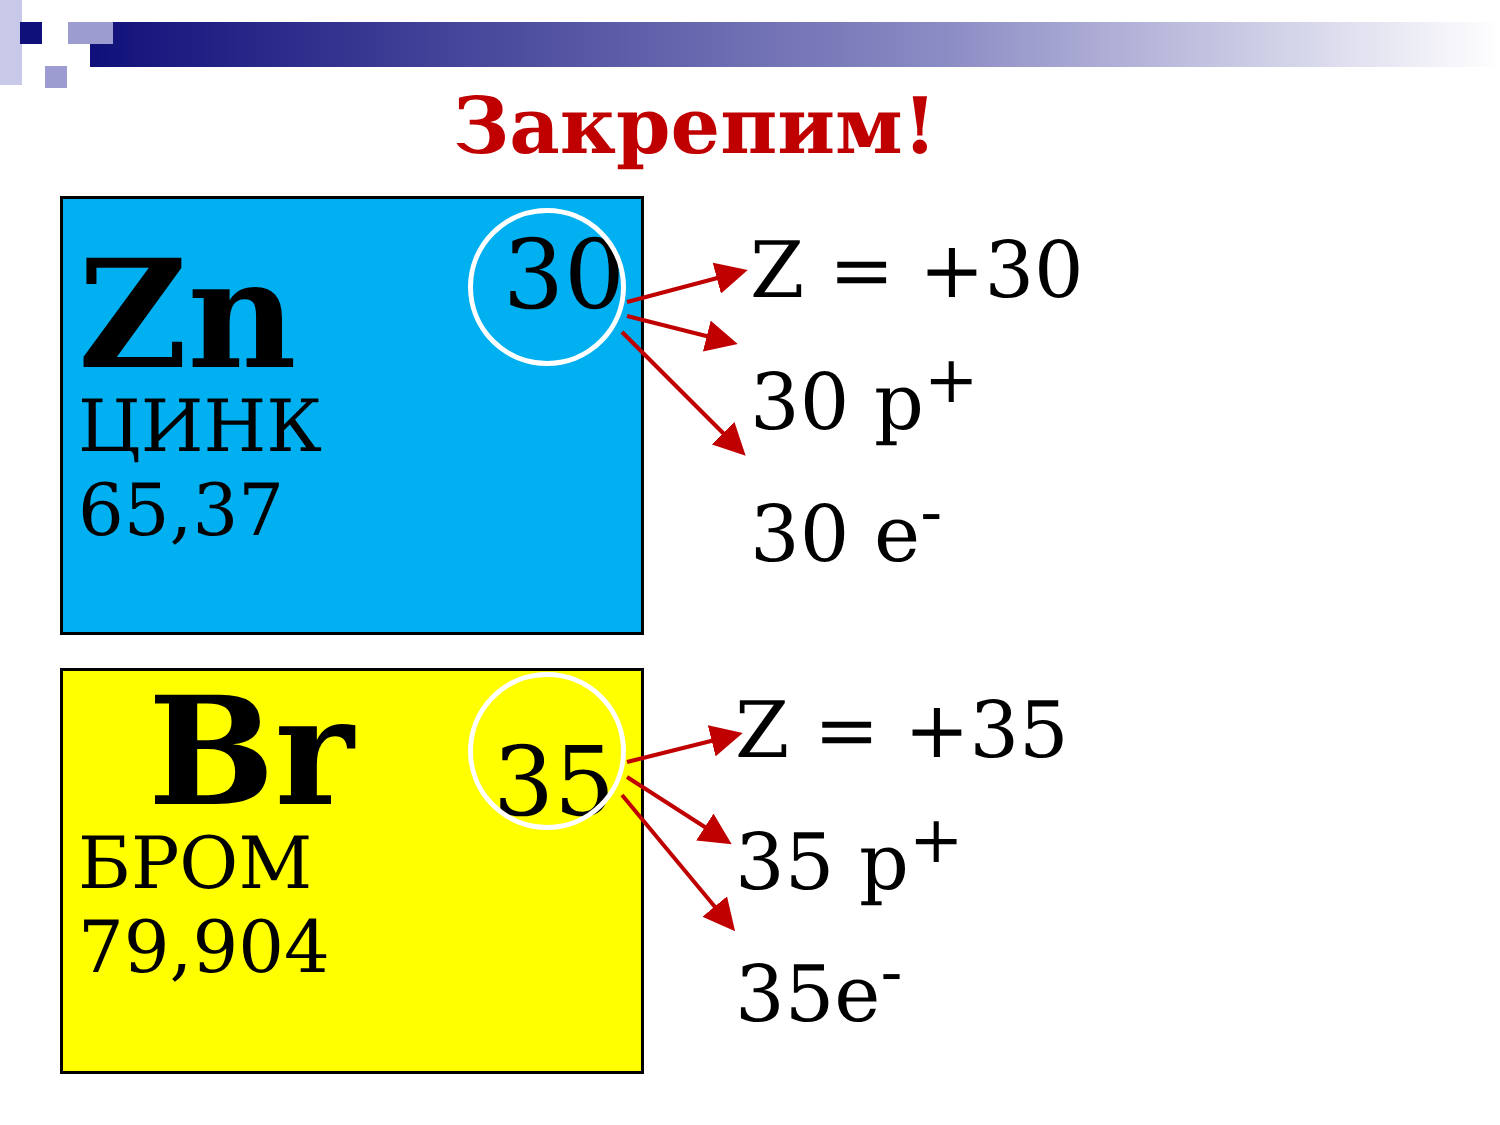Закрепим!
30
Zn
ЦИНК
65,37
35
Br
БРОМ
79,904
Z = +30
30 p<sup>+</sup>
30 e<sup>-</sup>
Z = +35
35 p<sup>+</sup>
35e<sup>-</sup>